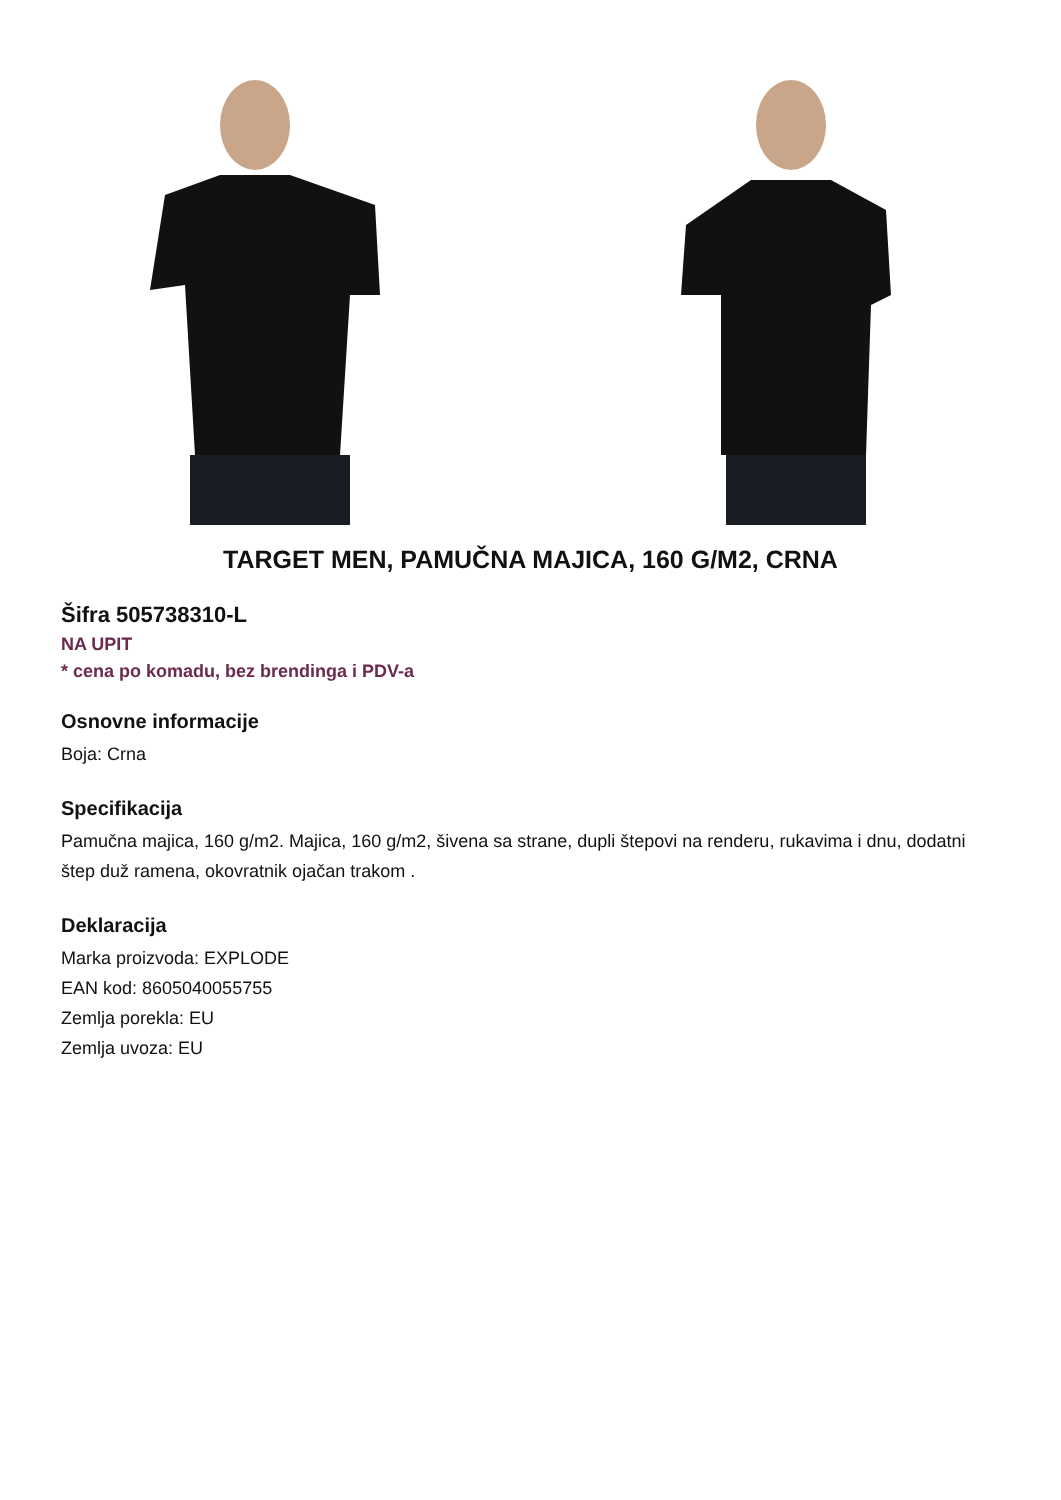TARGET MEN, PAMUČNA MAJICA, 160 G/M2, CRNA
Šifra 505738310-L
NA UPIT
* cena po komadu, bez brendinga i PDV-a
Osnovne informacije
Boja: Crna
Specifikacija
Pamučna majica, 160 g/m2. Majica, 160 g/m2, šivena sa strane, dupli štepovi na renderu, rukavima i dnu, dodatni štep duž ramena, okovratnik ojačan trakom .
Deklaracija
Marka proizvoda: EXPLODE
EAN kod: 8605040055755
Zemlja porekla: EU
Zemlja uvoza: EU